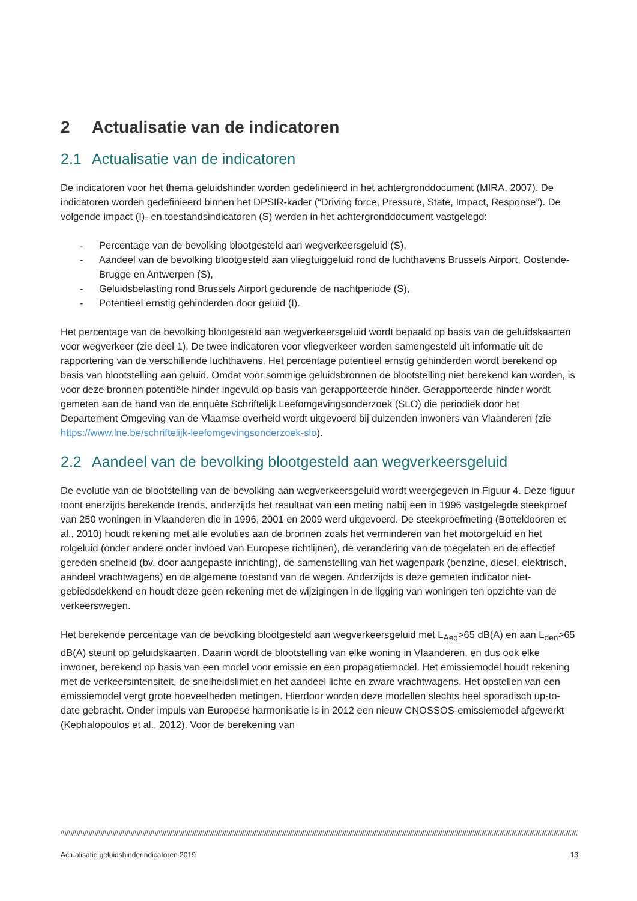2 Actualisatie van de indicatoren
2.1 Actualisatie van de indicatoren
De indicatoren voor het thema geluidshinder worden gedefinieerd in het achtergronddocument (MIRA, 2007). De indicatoren worden gedefinieerd binnen het DPSIR-kader (“Driving force, Pressure, State, Impact, Response”). De volgende impact (I)- en toestandsindicatoren (S) werden in het achtergronddocument vastgelegd:
- Percentage van de bevolking blootgesteld aan wegverkeersgeluid (S),
- Aandeel van de bevolking blootgesteld aan vliegtuiggeluid rond de luchthavens Brussels Airport, Oostende-Brugge en Antwerpen (S),
- Geluidsbelasting rond Brussels Airport gedurende de nachtperiode (S),
- Potentieel ernstig gehinderden door geluid (I).
Het percentage van de bevolking blootgesteld aan wegverkeersgeluid wordt bepaald op basis van de geluidskaarten voor wegverkeer (zie deel 1). De twee indicatoren voor vliegverkeer worden samengesteld uit informatie uit de rapportering van de verschillende luchthavens. Het percentage potentieel ernstig gehinderden wordt berekend op basis van blootstelling aan geluid. Omdat voor sommige geluidsbronnen de blootstelling niet berekend kan worden, is voor deze bronnen potentiële hinder ingevuld op basis van gerapporteerde hinder. Gerapporteerde hinder wordt gemeten aan de hand van de enquête Schriftelijk Leefomgevingsonderzoek (SLO) die periodiek door het Departement Omgeving van de Vlaamse overheid wordt uitgevoerd bij duizenden inwoners van Vlaanderen (zie https://www.lne.be/schriftelijk-leefomgevingsonderzoek-slo).
2.2 Aandeel van de bevolking blootgesteld aan wegverkeersgeluid
De evolutie van de blootstelling van de bevolking aan wegverkeersgeluid wordt weergegeven in Figuur 4. Deze figuur toont enerzijds berekende trends, anderzijds het resultaat van een meting nabij een in 1996 vastgelegde steekproef van 250 woningen in Vlaanderen die in 1996, 2001 en 2009 werd uitgevoerd. De steekproefmeting (Botteldooren et al., 2010) houdt rekening met alle evoluties aan de bronnen zoals het verminderen van het motorgeluid en het rolgeluid (onder andere onder invloed van Europese richtlijnen), de verandering van de toegelaten en de effectief gereden snelheid (bv. door aangepaste inrichting), de samenstelling van het wagenpark (benzine, diesel, elektrisch, aandeel vrachtwagens) en de algemene toestand van de wegen. Anderzijds is deze gemeten indicator niet-gebiedsdekkend en houdt deze geen rekening met de wijzigingen in de ligging van woningen ten opzichte van de verkeerswegen.
Het berekende percentage van de bevolking blootgesteld aan wegverkeersgeluid met L<sub>Aeq</sub>>65 dB(A) en aan L<sub>den</sub>>65 dB(A) steunt op geluidskaarten. Daarin wordt de blootstelling van elke woning in Vlaanderen, en dus ook elke inwoner, berekend op basis van een model voor emissie en een propagatiemodel. Het emissiemodel houdt rekening met de verkeersintensiteit, de snelheidslimiet en het aandeel lichte en zware vrachtwagens. Het opstellen van een emissiemodel vergt grote hoeveelheden metingen. Hierdoor worden deze modellen slechts heel sporadisch up-to-date gebracht. Onder impuls van Europese harmonisatie is in 2012 een nieuw CNOSSOS-emissiemodel afgewerkt (Kephalopoulos et al., 2012). Voor de berekening van
\\\\\\\\\\\\\\\\\\\\\\\\\\\\\\\\\\\\\\\\\\\\\\\\\\\\\\\\\\\\\\\\\\\\\\\\\\\\\\\\\\\\\\\\\\\\\\\\\\\\\\\\\\\\\\\\\\\\\\\\\\\\\\\\\\\\\\\\\\\\\\\\\\\\\\\\\\\\\\\\\\\\\\\\\\\\\\\\\\\\\\\\\\\\\\\\\\\\\\\\\\\\\\\\\\\\\\\\\\\\\\\\\\\\\\\\\\\\\\\\\\\\\\\\\\\\\\\\\\\\\\\\\\\\\\\\\\\\\\\\\\\\\\\\\\\\\\\\\\\\\\\\\\\\\\\\\\\\\\\\\\\\\\\\\\\\\\\\\\\\\\\\\\\\\\\\\\\\\\\\\\\\\\\\\\\\\\\\\\\\\\\\\\\\\\\\\\\\\\\\\\\\\\\\\\\\\\\\\\\\\\\\\\\\\\\\\\\\\\\\\\\\\\\\\\\\\
Actualisatie geluidshinderindicatoren 2019 13